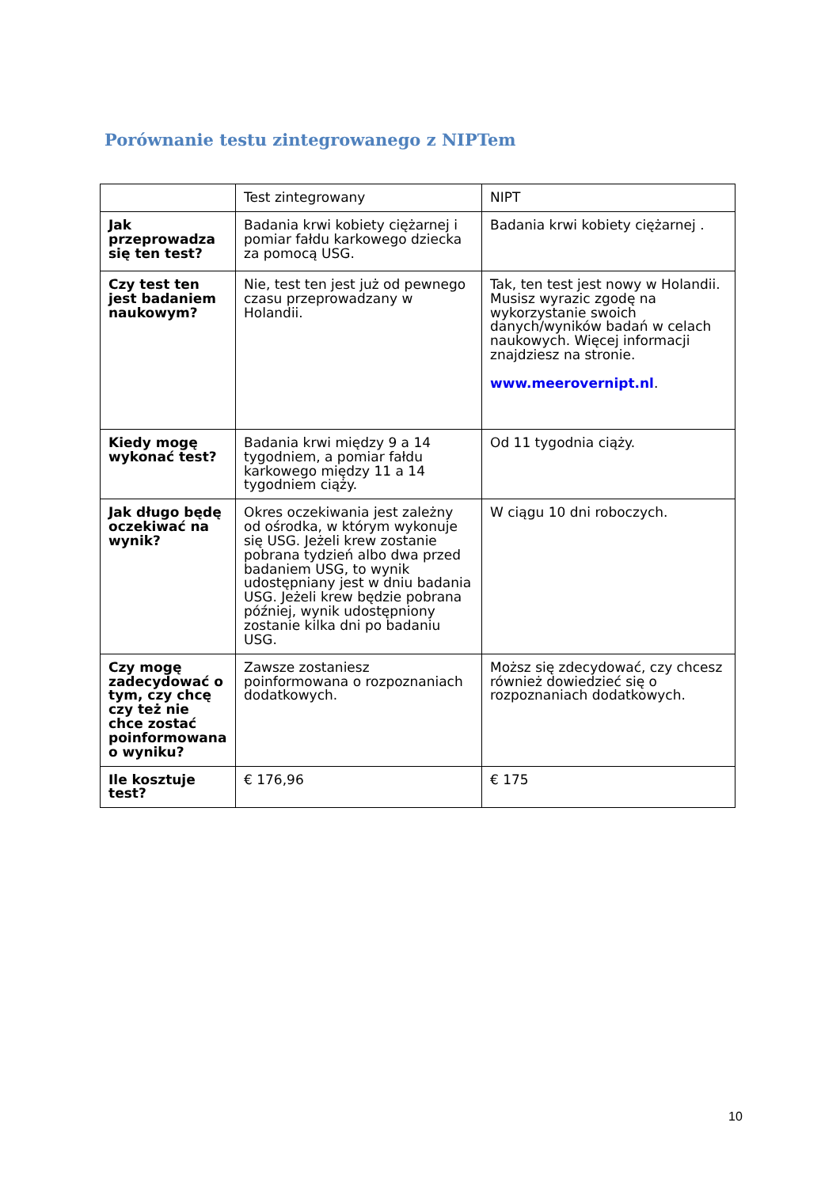Porównanie testu zintegrowanego z NIPTem
| | Test zintegrowany | NIPT |
| --- | --- | --- |
| Jak przeprowadza się ten test? | Badania krwi kobiety ciężarnej i pomiar fałdu karkowego dziecka za pomocą USG. | Badania krwi kobiety ciężarnej . |
| Czy test ten jest badaniem naukowym? | Nie, test ten jest już od pewnego czasu przeprowadzany w Holandii. | Tak, ten test jest nowy w Holandii. Musisz wyrazic zgodę na wykorzystanie swoich danych/wyników badań w celach naukowych. Więcej informacji znajdziesz na stronie. www.meerovernipt.nl . |
| Kiedy mogę wykonać test? | Badania krwi między 9 a 14 tygodniem, a pomiar fałdu karkowego między 11 a 14 tygodniem ciąży. | Od 11 tygodnia ciąży. |
| Jak długo będę oczekiwać na wynik? | Okres oczekiwania jest zależny od ośrodka, w którym wykonuje się USG. Jeżeli krew zostanie pobrana tydzień albo dwa przed badaniem USG, to wynik udostępniany jest w dniu badania USG. Jeżeli krew będzie pobrana później, wynik udostępniony zostanie kilka dni po badaniu USG. | W ciągu 10 dni roboczych. |
| Czy mogę zadecydować o tym, czy chcę czy też nie chce zostać poinformowana o wyniku? | Zawsze zostaniesz poinformowana o rozpoznaniach dodatkowych. | Moższ się zdecydować, czy chcesz również dowiedzieć się o rozpoznaniach dodatkowych. |
| Ile kosztuje test? | € 176,96 | € 175 |
10